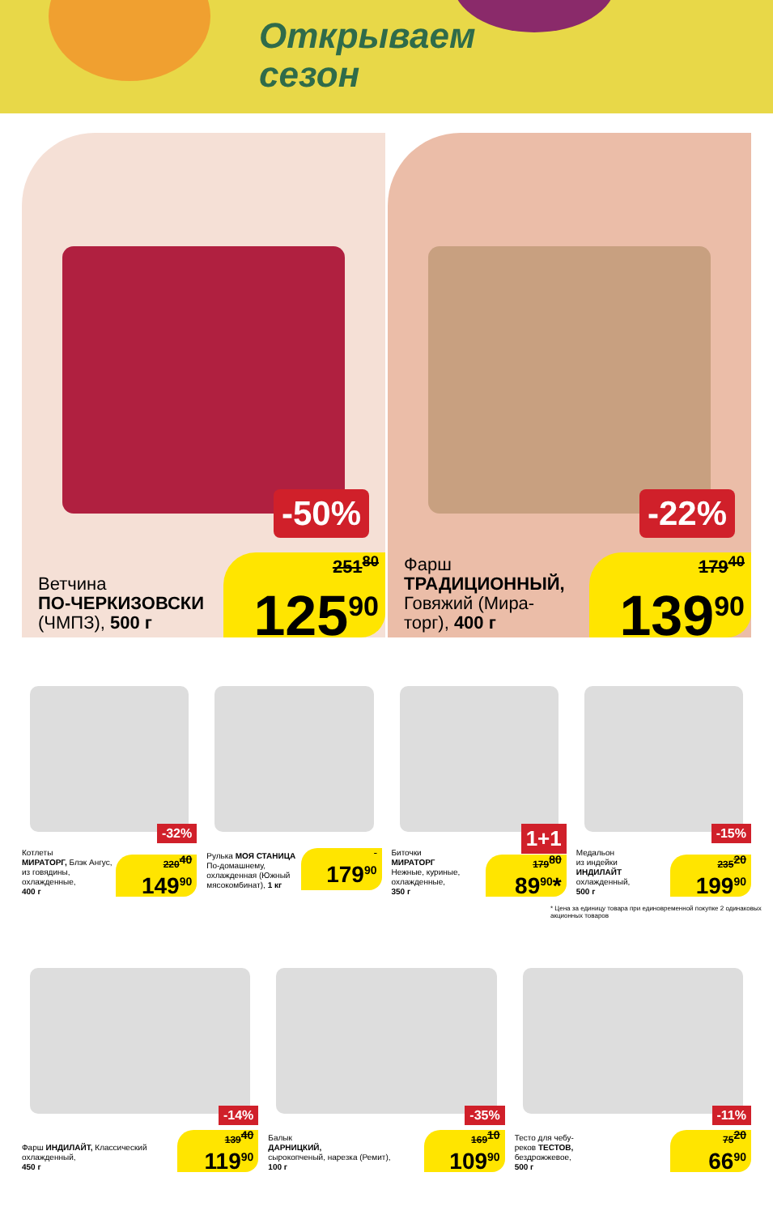Открываем
сезон
-50%
Ветчина
ПО-ЧЕРКИЗОВСКИ
(ЧМПЗ), 500 г
251<sup>80</sup>
125<sup>90</sup>
-22%
Фарш
ТРАДИЦИОННЫЙ,
Говяжий (Мира-
торг), 400 г
179<sup>40</sup>
139<sup>90</sup>
-32%
Котлеты
МИРАТОРГ, Блэк Ангус, из говядины, охлажденные,
400 г
220<sup>40</sup>
149<sup>90</sup>
Рулька МОЯ СТАНИЦА По-домашнему, охлажденная (Южный мясокомбинат), 1 кг
179<sup>90</sup>
1+1
Биточки
МИРАТОРГ
Нежные, куриные, охлажденные,
350 г
179<sup>80</sup>
89<sup>90</sup>*
-15%
Медальон
из индейки
ИНДИЛАЙТ
охлажденный,
500 г
235<sup>20</sup>
199<sup>90</sup>
* Цена за единицу товара при единовременной покупке 2 одинаковых акционных товаров
-14%
Фарш ИНДИЛАЙТ, Классический охлажденный,
450 г
139<sup>40</sup>
119<sup>90</sup>
-35%
Балык
ДАРНИЦКИЙ,
сырокопченый, нарезка (Ремит),
100 г
169<sup>10</sup>
109<sup>90</sup>
-11%
Тесто для чебу-
реков ТЕСТОВ,
бездрожжевое,
500 г
75<sup>20</sup>
66<sup>90</sup>